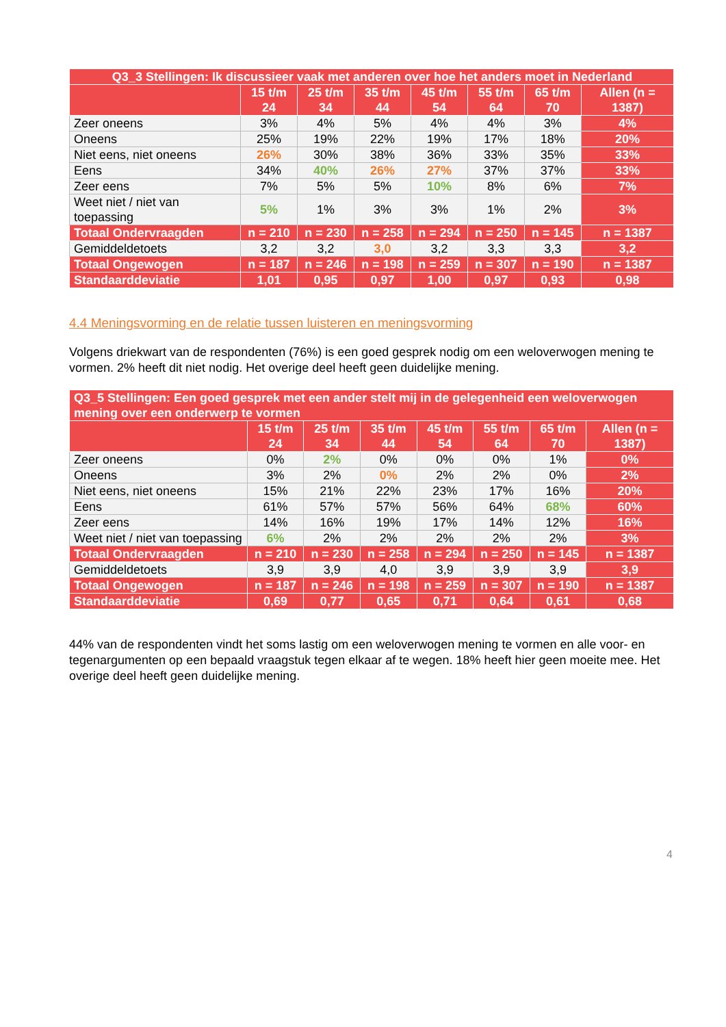| Q3_3 Stellingen: Ik discussieer vaak met anderen over hoe het anders moet in Nederland | | | | | | | |
| --- | --- | --- | --- | --- | --- | --- | --- |
| | 15 t/m 24 | 25 t/m 34 | 35 t/m 44 | 45 t/m 54 | 55 t/m 64 | 65 t/m 70 | Allen (n = 1387) |
| Zeer oneens | 3% | 4% | 5% | 4% | 4% | 3% | 4% |
| Oneens | 25% | 19% | 22% | 19% | 17% | 18% | 20% |
| Niet eens, niet oneens | 26% | 30% | 38% | 36% | 33% | 35% | 33% |
| Eens | 34% | 40% | 26% | 27% | 37% | 37% | 33% |
| Zeer eens | 7% | 5% | 5% | 10% | 8% | 6% | 7% |
| Weet niet / niet van toepassing | 5% | 1% | 3% | 3% | 1% | 2% | 3% |
| Totaal Ondervraagden | n = 210 | n = 230 | n = 258 | n = 294 | n = 250 | n = 145 | n = 1387 |
| Gemiddeldetoets | 3,2 | 3,2 | 3,0 | 3,2 | 3,3 | 3,3 | 3,2 |
| Totaal Ongewogen | n = 187 | n = 246 | n = 198 | n = 259 | n = 307 | n = 190 | n = 1387 |
| Standaarddeviatie | 1,01 | 0,95 | 0,97 | 1,00 | 0,97 | 0,93 | 0,98 |
4.4 Meningsvorming en de relatie tussen luisteren en meningsvorming
Volgens driekwart van de respondenten (76%) is een goed gesprek nodig om een weloverwogen mening te vormen. 2% heeft dit niet nodig. Het overige deel heeft geen duidelijke mening.
| Q3_5 Stellingen: Een goed gesprek met een ander stelt mij in de gelegenheid een weloverwogen mening over een onderwerp te vormen | | | | | | | |
| --- | --- | --- | --- | --- | --- | --- | --- |
| | 15 t/m 24 | 25 t/m 34 | 35 t/m 44 | 45 t/m 54 | 55 t/m 64 | 65 t/m 70 | Allen (n = 1387) |
| Zeer oneens | 0% | 2% | 0% | 0% | 0% | 1% | 0% |
| Oneens | 3% | 2% | 0% | 2% | 2% | 0% | 2% |
| Niet eens, niet oneens | 15% | 21% | 22% | 23% | 17% | 16% | 20% |
| Eens | 61% | 57% | 57% | 56% | 64% | 68% | 60% |
| Zeer eens | 14% | 16% | 19% | 17% | 14% | 12% | 16% |
| Weet niet / niet van toepassing | 6% | 2% | 2% | 2% | 2% | 2% | 3% |
| Totaal Ondervraagden | n = 210 | n = 230 | n = 258 | n = 294 | n = 250 | n = 145 | n = 1387 |
| Gemiddeldetoets | 3,9 | 3,9 | 4,0 | 3,9 | 3,9 | 3,9 | 3,9 |
| Totaal Ongewogen | n = 187 | n = 246 | n = 198 | n = 259 | n = 307 | n = 190 | n = 1387 |
| Standaarddeviatie | 0,69 | 0,77 | 0,65 | 0,71 | 0,64 | 0,61 | 0,68 |
44% van de respondenten vindt het soms lastig om een weloverwogen mening te vormen en alle voor- en tegenargumenten op een bepaald vraagstuk tegen elkaar af te wegen. 18% heeft hier geen moeite mee. Het overige deel heeft geen duidelijke mening.
4